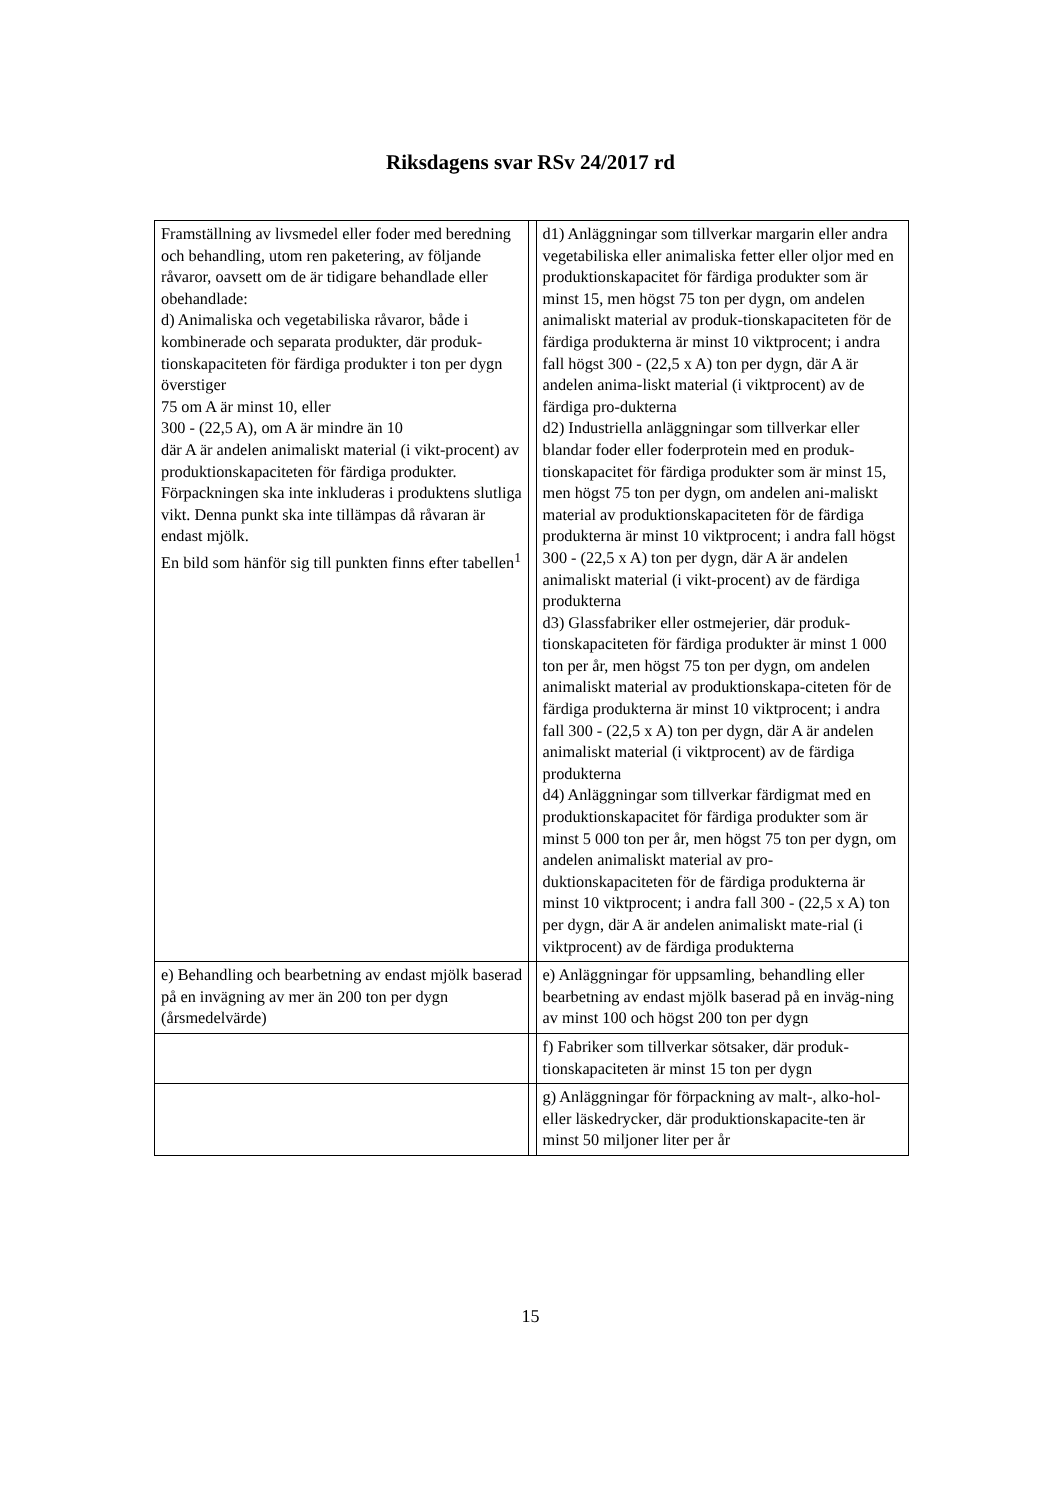Riksdagens svar RSv 24/2017 rd
| Framställning av livsmedel eller foder med beredning och behandling, utom ren paketering, av följande råvaror, oavsett om de är tidigare behandlade eller obehandlade: d) Animaliska och vegetabiliska råvaror, både i kombinerade och separata produkter, där produk-tionskapaciteten för färdiga produkter i ton per dygn överstiger 75 om A är minst 10, eller 300 - (22,5 A), om A är mindre än 10 där A är andelen animaliskt material (i vikt-procent) av produktionskapaciteten för färdiga produkter. Förpackningen ska inte inkluderas i produktens slutliga vikt. Denna punkt ska inte tillämpas då råvaran är endast mjölk. En bild som hänför sig till punkten finns efter tabellen<sup>1</sup> | | d1) Anläggningar som tillverkar margarin eller andra vegetabiliska eller animaliska fetter eller oljor med en produktionskapacitet för färdiga produkter som är minst 15, men högst 75 ton per dygn, om andelen animaliskt material av produk-tionskapaciteten för de färdiga produkterna är minst 10 viktprocent; i andra fall högst 300 - (22,5 x A) ton per dygn, där A är andelen anima-liskt material (i viktprocent) av de färdiga pro-dukterna d2) Industriella anläggningar som tillverkar eller blandar foder eller foderprotein med en produk-tionskapacitet för färdiga produkter som är minst 15, men högst 75 ton per dygn, om andelen ani-maliskt material av produktionskapaciteten för de färdiga produkterna är minst 10 viktprocent; i andra fall högst 300 - (22,5 x A) ton per dygn, där A är andelen animaliskt material (i vikt-procent) av de färdiga produkterna d3) Glassfabriker eller ostmejerier, där produk-tionskapaciteten för färdiga produkter är minst 1 000 ton per år, men högst 75 ton per dygn, om andelen animaliskt material av produktionskapa-citeten för de färdiga produkterna är minst 10 viktprocent; i andra fall 300 - (22,5 x A) ton per dygn, där A är andelen animaliskt material (i viktprocent) av de färdiga produkterna d4) Anläggningar som tillverkar färdigmat med en produktionskapacitet för färdiga produkter som är minst 5 000 ton per år, men högst 75 ton per dygn, om andelen animaliskt material av pro-duktionskapaciteten för de färdiga produkterna är minst 10 viktprocent; i andra fall 300 - (22,5 x A) ton per dygn, där A är andelen animaliskt mate-rial (i viktprocent) av de färdiga produkterna |
| e) Behandling och bearbetning av endast mjölk baserad på en invägning av mer än 200 ton per dygn (årsmedelvärde) | | e) Anläggningar för uppsamling, behandling eller bearbetning av endast mjölk baserad på en inväg-ning av minst 100 och högst 200 ton per dygn |
| | | f) Fabriker som tillverkar sötsaker, där produk-tionskapaciteten är minst 15 ton per dygn |
| | | g) Anläggningar för förpackning av malt-, alko-hol- eller läskedrycker, där produktionskapacite-ten är minst 50 miljoner liter per år |
15